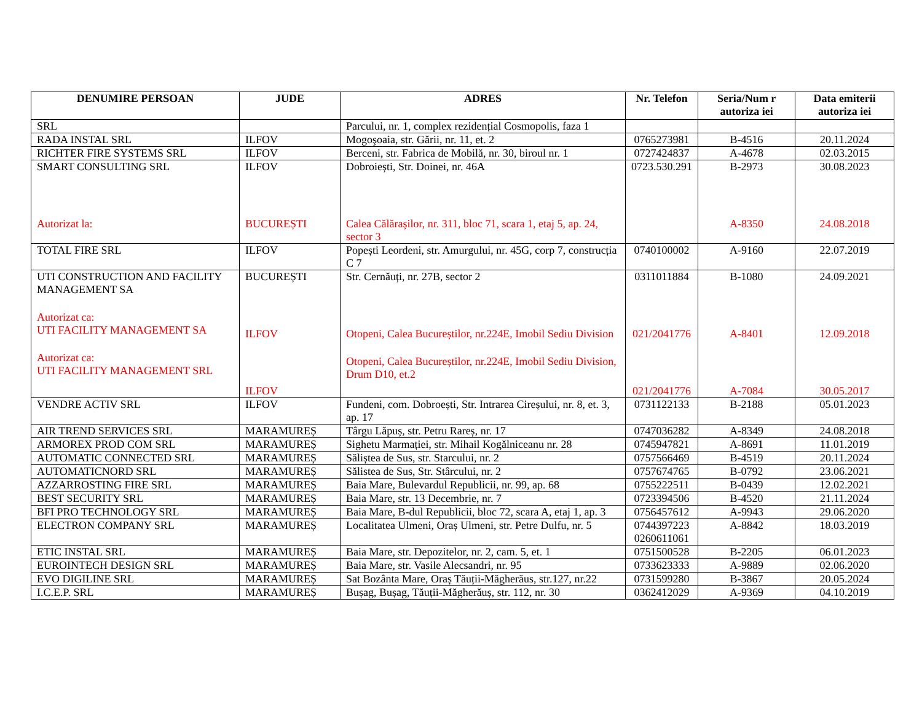| DENUMIRE PERSOAN | JUDE | ADRES | Nr. Telefon | Seria/Num r autoriza iei | Data emiterii autoriza iei |
| --- | --- | --- | --- | --- | --- |
| SRL | | Parcului, nr. 1, complex rezidențial Cosmopolis, faza 1 | | | |
| RADA INSTAL SRL | ILFOV | Mogoşoaia, str. Gării, nr. 11, et. 2 | 0765273981 | B-4516 | 20.11.2024 |
| RICHTER FIRE SYSTEMS SRL | ILFOV | Berceni, str. Fabrica de Mobilă, nr. 30, biroul nr. 1 | 0727424837 | A-4678 | 02.03.2015 |
| SMART CONSULTING SRL Autorizat la: | ILFOV BUCUREȘTI | Dobroiești, Str. Doinei, nr. 46A Calea Călărașilor, nr. 311, bloc 71, scara 1, etaj 5, ap. 24, sector 3 | 0723.530.291 | B-2973 A-8350 | 30.08.2023 24.08.2018 |
| TOTAL FIRE SRL | ILFOV | Popești Leordeni, str. Amurgului, nr. 45G, corp 7, construcția C 7 | 0740100002 | A-9160 | 22.07.2019 |
| UTI CONSTRUCTION AND FACILITY MANAGEMENT SA Autorizat ca: UTI FACILITY MANAGEMENT SA Autorizat ca: UTI FACILITY MANAGEMENT SRL | BUCUREȘTI ILFOV ILFOV | Str. Cernăuți, nr. 27B, sector 2 Otopeni, Calea Bucureștilor, nr.224E, Imobil Sediu Division Otopeni, Calea Bucureștilor, nr.224E, Imobil Sediu Division, Drum D10, et.2 | 0311011884 021/2041776 021/2041776 | B-1080 A-8401 A-7084 | 24.09.2021 12.09.2018 30.05.2017 |
| VENDRE ACTIV SRL | ILFOV | Fundeni, com. Dobroești, Str. Intrarea Cireșului, nr. 8, et. 3, ap. 17 | 0731122133 | B-2188 | 05.01.2023 |
| AIR TREND SERVICES SRL | MARAMUREȘ | Târgu Lăpuș, str. Petru Rareș, nr. 17 | 0747036282 | A-8349 | 24.08.2018 |
| ARMOREX PROD COM SRL | MARAMUREȘ | Sighetu Marmației, str. Mihail Kogălniceanu nr. 28 | 0745947821 | A-8691 | 11.01.2019 |
| AUTOMATIC CONNECTED SRL | MARAMUREȘ | Săliștea de Sus, str. Starcului, nr. 2 | 0757566469 | B-4519 | 20.11.2024 |
| AUTOMATICNORD SRL | MARAMUREȘ | Sălistea de Sus, Str. Stârcului, nr. 2 | 0757674765 | B-0792 | 23.06.2021 |
| AZZARROSTING FIRE SRL | MARAMUREȘ | Baia Mare, Bulevardul Republicii, nr. 99, ap. 68 | 0755222511 | B-0439 | 12.02.2021 |
| BEST SECURITY SRL | MARAMUREȘ | Baia Mare, str. 13 Decembrie, nr. 7 | 0723394506 | B-4520 | 21.11.2024 |
| BFI PRO TECHNOLOGY SRL | MARAMUREȘ | Baia Mare, B-dul Republicii, bloc 72, scara A, etaj 1, ap. 3 | 0756457612 | A-9943 | 29.06.2020 |
| ELECTRON COMPANY SRL | MARAMUREȘ | Localitatea Ulmeni, Oraș Ulmeni, str. Petre Dulfu, nr. 5 | 0744397223 0260611061 | A-8842 | 18.03.2019 |
| ETIC INSTAL SRL | MARAMUREȘ | Baia Mare, str. Depozitelor, nr. 2, cam. 5, et. 1 | 0751500528 | B-2205 | 06.01.2023 |
| EUROINTECH DESIGN SRL | MARAMUREȘ | Baia Mare, str. Vasile Alecsandri, nr. 95 | 0733623333 | A-9889 | 02.06.2020 |
| EVO DIGILINE SRL | MARAMUREȘ | Sat Bozânta Mare, Oraș Tăuții-Măgherăus, str.127, nr.22 | 0731599280 | B-3867 | 20.05.2024 |
| I.C.E.P. SRL | MARAMUREȘ | Bușag, Bușag, Tăuții-Măgherăuș, str. 112, nr. 30 | 0362412029 | A-9369 | 04.10.2019 |